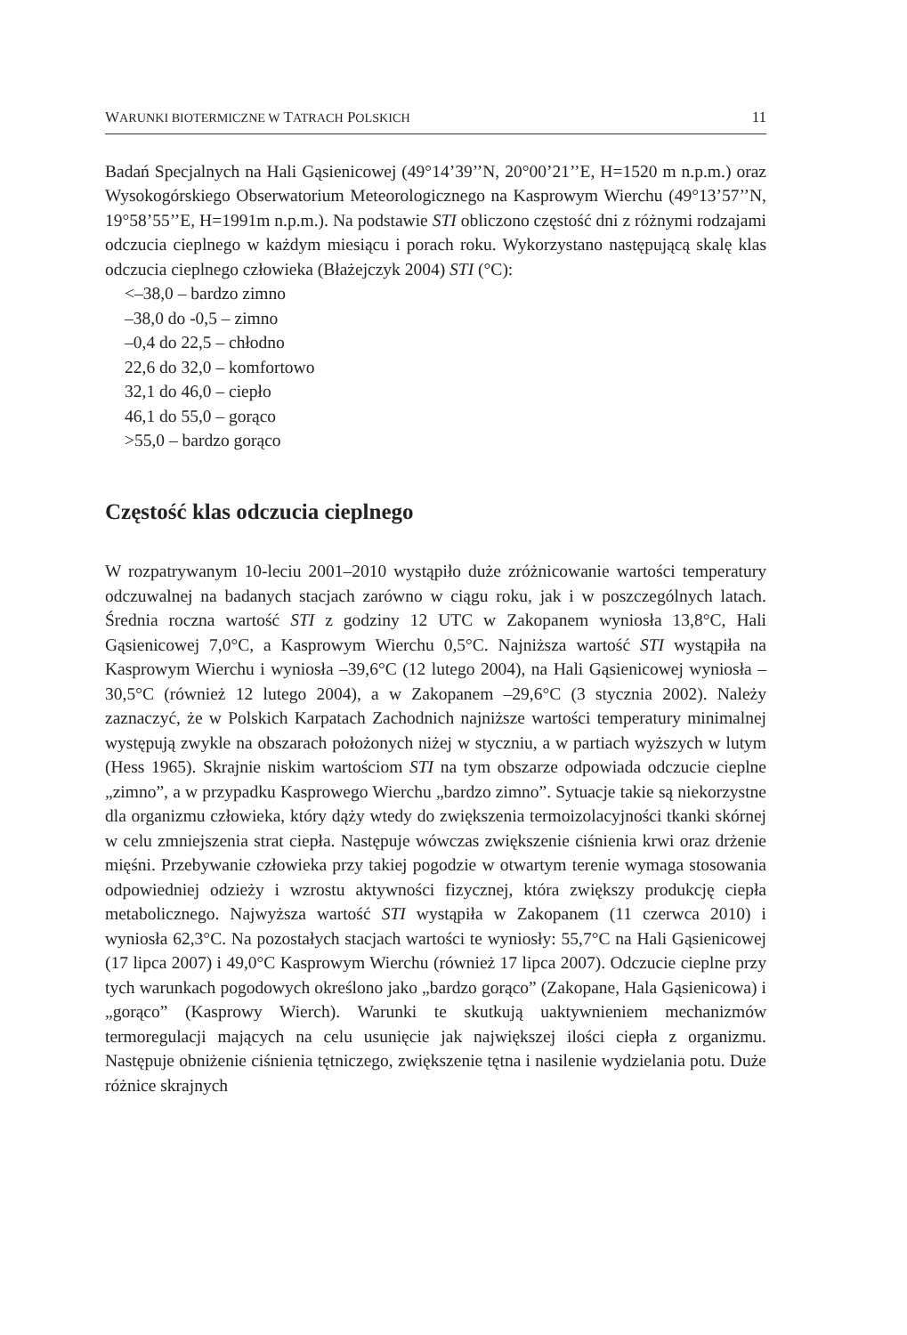WARUNKI BIOTERMICZNE W TATRACH POLSKICH 11
Badań Specjalnych na Hali Gąsienicowej (49°14’39’’N, 20°00’21’’E, H=1520 m n.p.m.) oraz Wysokogórskiego Obserwatorium Meteorologicznego na Kasprowym Wierchu (49°13’57’’N, 19°58’55’’E, H=1991m n.p.m.). Na podstawie STI obliczono częstość dni z różnymi rodzajami odczucia cieplnego w każdym miesiącu i porach roku. Wykorzystano następującą skalę klas odczucia cieplnego człowieka (Błażejczyk 2004) STI (°C):
<–38,0 – bardzo zimno
–38,0 do -0,5 – zimno
–0,4 do 22,5 – chłodno
22,6 do 32,0 – komfortowo
32,1 do 46,0 – ciepło
46,1 do 55,0 – gorąco
>55,0 – bardzo gorąco
Częstość klas odczucia cieplnego
W rozpatrywanym 10-leciu 2001–2010 wystąpiło duże zróżnicowanie wartości temperatury odczuwalnej na badanych stacjach zarówno w ciągu roku, jak i w poszczególnych latach. Średnia roczna wartość STI z godziny 12 UTC w Zakopanem wyniosła 13,8°C, Hali Gąsienicowej 7,0°C, a Kasprowym Wierchu 0,5°C. Najniższa wartość STI wystąpiła na Kasprowym Wierchu i wyniosła –39,6°C (12 lutego 2004), na Hali Gąsienicowej wyniosła –30,5°C (również 12 lutego 2004), a w Zakopanem –29,6°C (3 stycznia 2002). Należy zaznaczyć, że w Polskich Karpatach Zachodnich najniższe wartości temperatury minimalnej występują zwykle na obszarach położonych niżej w styczniu, a w partiach wyższych w lutym (Hess 1965). Skrajnie niskim wartościom STI na tym obszarze odpowiada odczucie cieplne „zimno”, a w przypadku Kasprowego Wierchu „bardzo zimno”. Sytuacje takie są niekorzystne dla organizmu człowieka, który dąży wtedy do zwiększenia termoizolacyjności tkanki skórnej w celu zmniejszenia strat ciepła. Następuje wówczas zwiększenie ciśnienia krwi oraz drżenie mięśni. Przebywanie człowieka przy takiej pogodzie w otwartym terenie wymaga stosowania odpowiedniej odzieży i wzrostu aktywności fizycznej, która zwiększy produkcję ciepła metabolicznego. Najwyższa wartość STI wystąpiła w Zakopanem (11 czerwca 2010) i wyniosła 62,3°C. Na pozostałych stacjach wartości te wyniosły: 55,7°C na Hali Gąsienicowej (17 lipca 2007) i 49,0°C Kasprowym Wierchu (również 17 lipca 2007). Odczucie cieplne przy tych warunkach pogodowych określono jako „bardzo gorąco” (Zakopane, Hala Gąsienicowa) i „gorąco” (Kasprowy Wierch). Warunki te skutkują uaktywnieniem mechanizmów termoregulacji mających na celu usunięcie jak największej ilości ciepła z organizmu. Następuje obniżenie ciśnienia tętniczego, zwiększenie tętna i nasilenie wydzielania potu. Duże różnice skrajnych